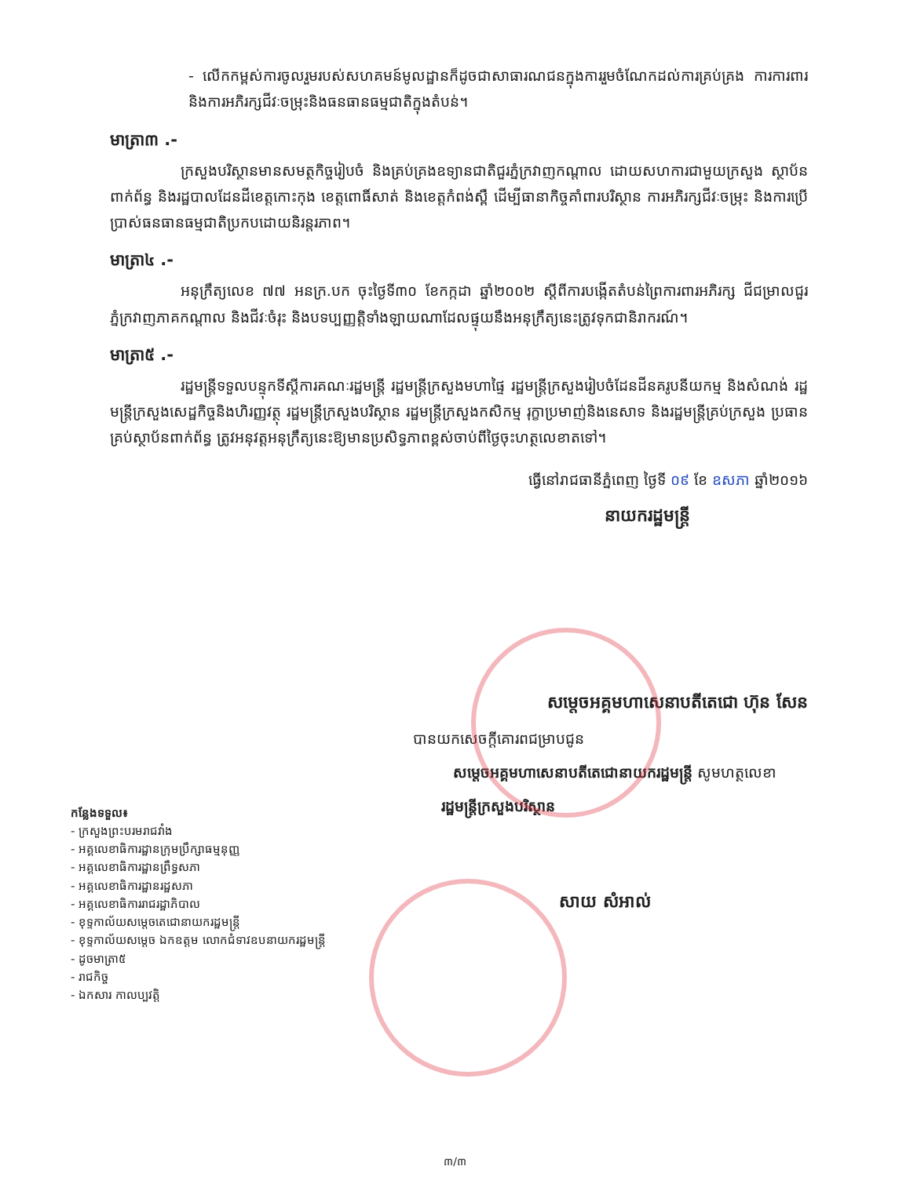- លើកកម្ពស់ការចូលរួមរបស់សហគមន៍មូលដ្ឋានក៏ដូចជាសាធារណជនក្នុងការរួមចំណែកដល់ការគ្រប់គ្រង ការការពារ និងការអភិរក្សជីវៈចម្រុះនិងធនធានធម្មជាតិក្នុងតំបន់។
មាត្រា៣ .-
ក្រសួងបរិស្ថានមានសមត្ថកិច្ចរៀបចំ និងគ្រប់គ្រងឧទ្យានជាតិជួរភ្នំក្រវាញកណ្តាល ដោយសហការជាមួយក្រសួង ស្ថាប័នពាក់ព័ន្ធ និងរដ្ឋបាលដែនដីខេត្តកោះកុង ខេត្តពោធិ៍សាត់ និងខេត្តកំពង់ស្ពឺ ដើម្បីធានាកិច្ចគាំពារបរិស្ថាន ការអភិរក្សជីវៈចម្រុះ និងការប្រើប្រាស់ធនធានធម្មជាតិប្រកបដោយនិរន្តរភាព។
មាត្រា៤ .-
អនុក្រឹត្យលេខ ៧៧ អនក្រ.បក ចុះថ្ងៃទី៣០ ខែកក្កដា ឆ្នាំ២០០២ ស្តីពីការបង្កើតតំបន់ព្រៃការពារអភិរក្ស ជីជម្រាលជួរភ្នំក្រវាញភាគកណ្តាល និងជីវៈចំរុះ និងបទប្បញ្ញត្តិទាំងឡាយណាដែលផ្ទុយនឹងអនុក្រឹត្យនេះត្រូវទុកជានិរាករណ៍។
មាត្រា៥ .-
រដ្ឋមន្ត្រីទទួលបន្ទុកទីស្តីការគណៈរដ្ឋមន្ត្រី រដ្ឋមន្ត្រីក្រសួងមហាផ្ទៃ រដ្ឋមន្ត្រីក្រសួងរៀបចំដែនដីនគរូបនីយកម្ម និងសំណង់ រដ្ឋមន្ត្រីក្រសួងសេដ្ឋកិច្ចនិងហិរញ្ញវត្ថុ រដ្ឋមន្ត្រីក្រសួងបរិស្ថាន រដ្ឋមន្ត្រីក្រសួងកសិកម្ម រុក្ខាប្រមាញ់និងនេសាទ និងរដ្ឋមន្ត្រីគ្រប់ក្រសួង ប្រធានគ្រប់ស្ថាប័នពាក់ព័ន្ធ ត្រូវអនុវត្តអនុក្រឹត្យនេះឱ្យមានប្រសិទ្ធភាពខ្ពស់ចាប់ពីថ្ងៃចុះហត្ថលេខាតទៅ។
ធ្វើនៅរាជធានីភ្នំពេញ ថ្ងៃទី ០៩ ខែ ឧសភា ឆ្នាំ២០១៦
នាយករដ្ឋមន្ត្រី
សម្តេចអគ្គមហាសេនាបតីតេជោ ហ៊ុន សែន
បានយកសេចក្តីគោរពជម្រាបជូន
សម្តេចអគ្គមហាសេនាបតីតេជោនាយករដ្ឋមន្ត្រី សូមហត្ថលេខា
រដ្ឋមន្ត្រីក្រសួងបរិស្ថាន
កន្លែងទទួល៖
- ក្រសួងព្រះបរមរាជវាំង
- អគ្គលេខាធិការដ្ឋានក្រុមប្រឹក្សាធម្មនុញ្ញ
- អគ្គលេខាធិការដ្ឋានព្រឹទ្ធសភា
- អគ្គលេខាធិការដ្ឋានរដ្ឋសភា
- អគ្គលេខាធិការរាជរដ្ឋាភិបាល
- ខុទ្ទកាល័យសម្តេចតេជោនាយករដ្ឋមន្ត្រី
- ខុទ្ទកាល័យសម្តេច ឯកឧត្តម លោកជំទាវឧបនាយករដ្ឋមន្ត្រី
- ដូចមាត្រា៥
- រាជកិច្ច
- ឯកសារ កាលប្បវត្តិ
សាយ សំអាល់
៣/៣